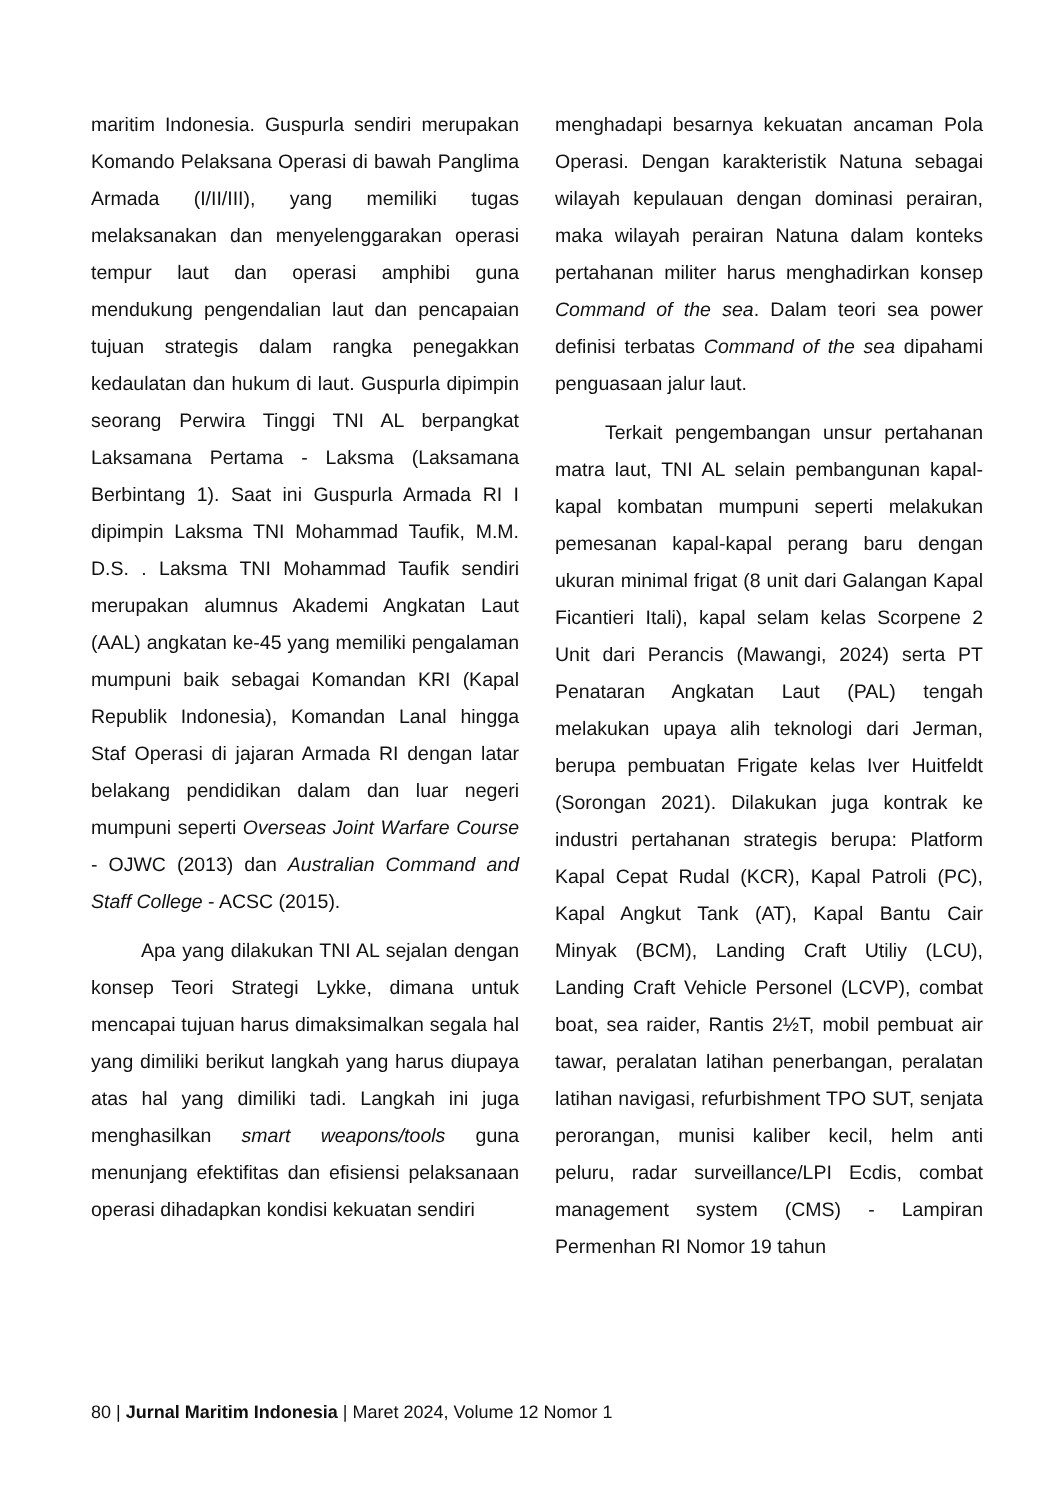maritim Indonesia. Guspurla sendiri merupakan Komando Pelaksana Operasi di bawah Panglima Armada (I/II/III), yang memiliki tugas melaksanakan dan menyelenggarakan operasi tempur laut dan operasi amphibi guna mendukung pengendalian laut dan pencapaian tujuan strategis dalam rangka penegakkan kedaulatan dan hukum di laut. Guspurla dipimpin seorang Perwira Tinggi TNI AL berpangkat Laksamana Pertama - Laksma (Laksamana Berbintang 1). Saat ini Guspurla Armada RI I dipimpin Laksma TNI Mohammad Taufik, M.M. D.S. . Laksma TNI Mohammad Taufik sendiri merupakan alumnus Akademi Angkatan Laut (AAL) angkatan ke-45 yang memiliki pengalaman mumpuni baik sebagai Komandan KRI (Kapal Republik Indonesia), Komandan Lanal hingga Staf Operasi di jajaran Armada RI dengan latar belakang pendidikan dalam dan luar negeri mumpuni seperti Overseas Joint Warfare Course - OJWC (2013) dan Australian Command and Staff College - ACSC (2015).
Apa yang dilakukan TNI AL sejalan dengan konsep Teori Strategi Lykke, dimana untuk mencapai tujuan harus dimaksimalkan segala hal yang dimiliki berikut langkah yang harus diupaya atas hal yang dimiliki tadi. Langkah ini juga menghasilkan smart weapons/tools guna menunjang efektifitas dan efisiensi pelaksanaan operasi dihadapkan kondisi kekuatan sendiri
menghadapi besarnya kekuatan ancaman Pola Operasi. Dengan karakteristik Natuna sebagai wilayah kepulauan dengan dominasi perairan, maka wilayah perairan Natuna dalam konteks pertahanan militer harus menghadirkan konsep Command of the sea. Dalam teori sea power definisi terbatas Command of the sea dipahami penguasaan jalur laut.
Terkait pengembangan unsur pertahanan matra laut, TNI AL selain pembangunan kapal-kapal kombatan mumpuni seperti melakukan pemesanan kapal-kapal perang baru dengan ukuran minimal frigat (8 unit dari Galangan Kapal Ficantieri Itali), kapal selam kelas Scorpene 2 Unit dari Perancis (Mawangi, 2024) serta PT Penataran Angkatan Laut (PAL) tengah melakukan upaya alih teknologi dari Jerman, berupa pembuatan Frigate kelas Iver Huitfeldt (Sorongan 2021). Dilakukan juga kontrak ke industri pertahanan strategis berupa: Platform Kapal Cepat Rudal (KCR), Kapal Patroli (PC), Kapal Angkut Tank (AT), Kapal Bantu Cair Minyak (BCM), Landing Craft Utiliy (LCU), Landing Craft Vehicle Personel (LCVP), combat boat, sea raider, Rantis 2½T, mobil pembuat air tawar, peralatan latihan penerbangan, peralatan latihan navigasi, refurbishment TPO SUT, senjata perorangan, munisi kaliber kecil, helm anti peluru, radar surveillance/LPI Ecdis, combat management system (CMS) - Lampiran Permenhan RI Nomor 19 tahun
80 | Jurnal Maritim Indonesia | Maret 2024, Volume 12 Nomor 1